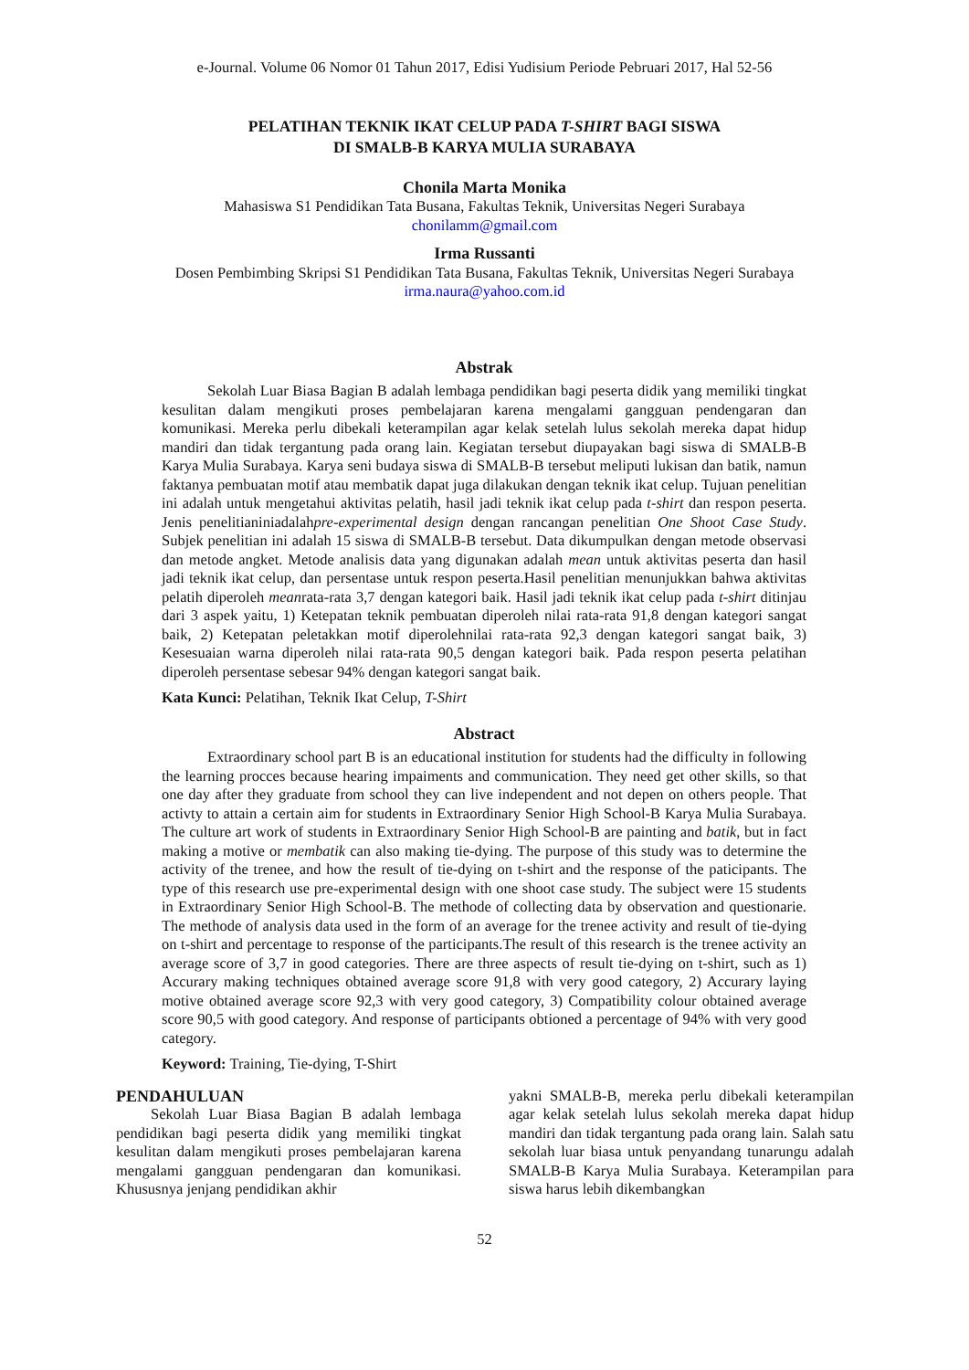e-Journal. Volume 06 Nomor 01 Tahun 2017, Edisi Yudisium Periode Pebruari 2017, Hal 52-56
PELATIHAN TEKNIK IKAT CELUP PADA T-SHIRT BAGI SISWA
DI SMALB-B KARYA MULIA SURABAYA
Chonila Marta Monika
Mahasiswa S1 Pendidikan Tata Busana, Fakultas Teknik, Universitas Negeri Surabaya
chonilamm@gmail.com
Irma Russanti
Dosen Pembimbing Skripsi S1 Pendidikan Tata Busana, Fakultas Teknik, Universitas Negeri Surabaya
irma.naura@yahoo.com.id
Abstrak
Sekolah Luar Biasa Bagian B adalah lembaga pendidikan bagi peserta didik yang memiliki tingkat kesulitan dalam mengikuti proses pembelajaran karena mengalami gangguan pendengaran dan komunikasi. Mereka perlu dibekali keterampilan agar kelak setelah lulus sekolah mereka dapat hidup mandiri dan tidak tergantung pada orang lain. Kegiatan tersebut diupayakan bagi siswa di SMALB-B Karya Mulia Surabaya. Karya seni budaya siswa di SMALB-B tersebut meliputi lukisan dan batik, namun faktanya pembuatan motif atau membatik dapat juga dilakukan dengan teknik ikat celup. Tujuan penelitian ini adalah untuk mengetahui aktivitas pelatih, hasil jadi teknik ikat celup pada t-shirt dan respon peserta. Jenis penelitianiniadalahpre-experimental design dengan rancangan penelitian One Shoot Case Study. Subjek penelitian ini adalah 15 siswa di SMALB-B tersebut. Data dikumpulkan dengan metode observasi dan metode angket. Metode analisis data yang digunakan adalah mean untuk aktivitas peserta dan hasil jadi teknik ikat celup, dan persentase untuk respon peserta.Hasil penelitian menunjukkan bahwa aktivitas pelatih diperoleh meanrata-rata 3,7 dengan kategori baik. Hasil jadi teknik ikat celup pada t-shirt ditinjau dari 3 aspek yaitu, 1) Ketepatan teknik pembuatan diperoleh nilai rata-rata 91,8 dengan kategori sangat baik, 2) Ketepatan peletakkan motif diperolehnilai rata-rata 92,3 dengan kategori sangat baik, 3) Kesesuaian warna diperoleh nilai rata-rata 90,5 dengan kategori baik. Pada respon peserta pelatihan diperoleh persentase sebesar 94% dengan kategori sangat baik.
Kata Kunci: Pelatihan, Teknik Ikat Celup, T-Shirt
Abstract
Extraordinary school part B is an educational institution for students had the difficulty in following the learning procces because hearing impaiments and communication. They need get other skills, so that one day after they graduate from school they can live independent and not depen on others people. That activty to attain a certain aim for students in Extraordinary Senior High School-B Karya Mulia Surabaya. The culture art work of students in Extraordinary Senior High School-B are painting and batik, but in fact making a motive or membatik can also making tie-dying. The purpose of this study was to determine the activity of the trenee, and how the result of tie-dying on t-shirt and the response of the paticipants. The type of this research use pre-experimental design with one shoot case study. The subject were 15 students in Extraordinary Senior High School-B. The methode of collecting data by observation and questionarie. The methode of analysis data used in the form of an average for the trenee activity and result of tie-dying on t-shirt and percentage to response of the participants.The result of this research is the trenee activity an average score of 3,7 in good categories. There are three aspects of result tie-dying on t-shirt, such as 1) Accurary making techniques obtained average score 91,8 with very good category, 2) Accurary laying motive obtained average score 92,3 with very good category, 3) Compatibility colour obtained average score 90,5 with good category. And response of participants obtioned a percentage of 94% with very good category.
Keyword: Training, Tie-dying, T-Shirt
PENDAHULUAN
Sekolah Luar Biasa Bagian B adalah lembaga pendidikan bagi peserta didik yang memiliki tingkat kesulitan dalam mengikuti proses pembelajaran karena mengalami gangguan pendengaran dan komunikasi. Khususnya jenjang pendidikan akhir
yakni SMALB-B, mereka perlu dibekali keterampilan agar kelak setelah lulus sekolah mereka dapat hidup mandiri dan tidak tergantung pada orang lain. Salah satu sekolah luar biasa untuk penyandang tunarungu adalah SMALB-B Karya Mulia Surabaya. Keterampilan para siswa harus lebih dikembangkan
52